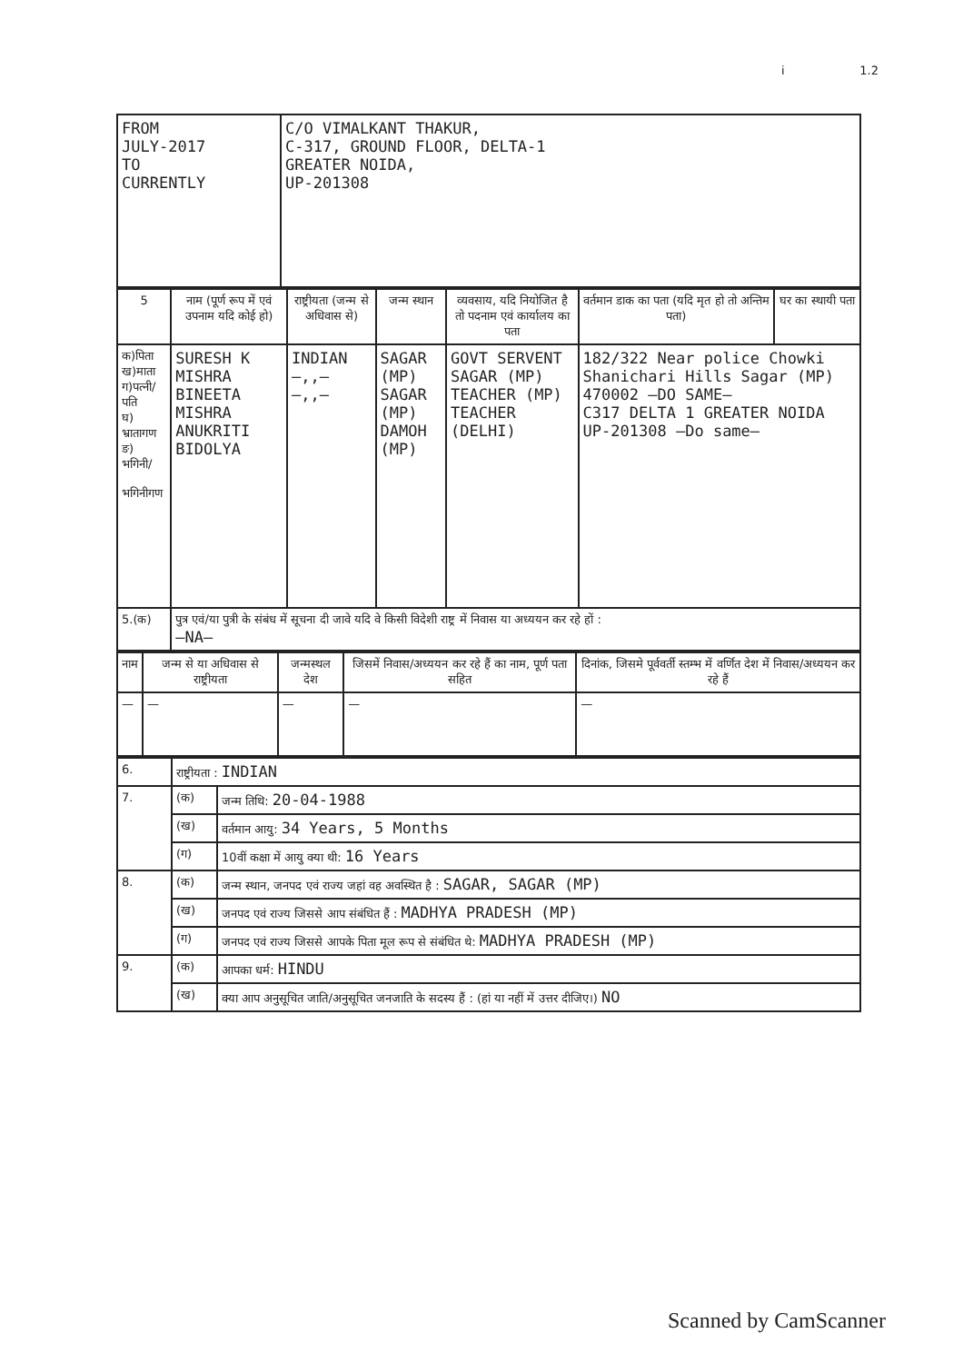i 1.2
| FROM JULY-2017 TO CURRENTLY | C/O VIMALKANT THAKUR, C-317, GROUND FLOOR, DELTA-1 GREATER NOIDA, UP-201308 |
| 5 | नाम (पूर्ण रूप में एवं उपनाम यदि कोई हो) | राष्ट्रीयता (जन्म से अधिवास से) | जन्म स्थान | व्यवसाय, यदि नियोजित है तो पदनाम एवं कार्यालय का पता | वर्तमान डाक का पता (यदि मृत हो तो अन्तिम पता) | घर का स्थायी पता |
| --- | --- | --- | --- | --- | --- | --- |
| क)पिता ख)माता ग)पत्नी/ पति घ) भ्रातागण ङ) भगिनी/ भगिनीगण | SURESH K MISHRA BINEETA MISHRA ANUKRITI BIDOLYA | INDIAN —,,— —,,— | SAGAR (MP) SAGAR (MP) DAMOH (MP) | GOVT SERVENT SAGAR (MP) TEACHER (MP) TEACHER (DELHI) | 182/322 Near police Chowki Shanichari Hills Sagar (MP) 470002 —DO SAME— C317 DELTA 1 GREATER NOIDA UP-201308 —Do same— | |
| 5.(क) | पुत्र एवं/या पुत्री के संबंध में सूचना दी जावे यदि वे किसी विदेशी राष्ट्र में निवास या अध्ययन कर रहे हों : —NA— | | | | | |
| नाम | जन्म से या अधिवास से राष्ट्रीयता | जन्मस्थल देश | जिसमें निवास/अध्ययन कर रहे हैं का नाम, पूर्ण पता सहित | दिनांक, जिसमे पूर्ववर्ती स्तम्भ में वर्णित देश में निवास/अध्ययन कर रहे हैं |
| --- | --- | --- | --- | --- |
| — | — | — | — | — |
| 6. | राष्ट्रीयता : INDIAN | |
| 7. | (क) | जन्म तिथि: 20-04-1988 |
| | (ख) | वर्तमान आयु: 34 Years, 5 Months |
| | (ग) | 10वीं कक्षा में आयु क्या थी: 16 Years |
| 8. | (क) | जन्म स्थान, जनपद एवं राज्य जहां वह अवस्थित है : SAGAR, SAGAR (MP) |
| | (ख) | जनपद एवं राज्य जिससे आप संबंधित हैं : MADHYA PRADESH (MP) |
| | (ग) | जनपद एवं राज्य जिससे आपके पिता मूल रूप से संबंधित थे: MADHYA PRADESH (MP) |
| 9. | (क) | आपका धर्म: HINDU |
| | (ख) | क्या आप अनुसूचित जाति/अनुसूचित जनजाति के सदस्य हैं : (हां या नहीं में उत्तर दीजिए।) NO |
Scanned by CamScanner